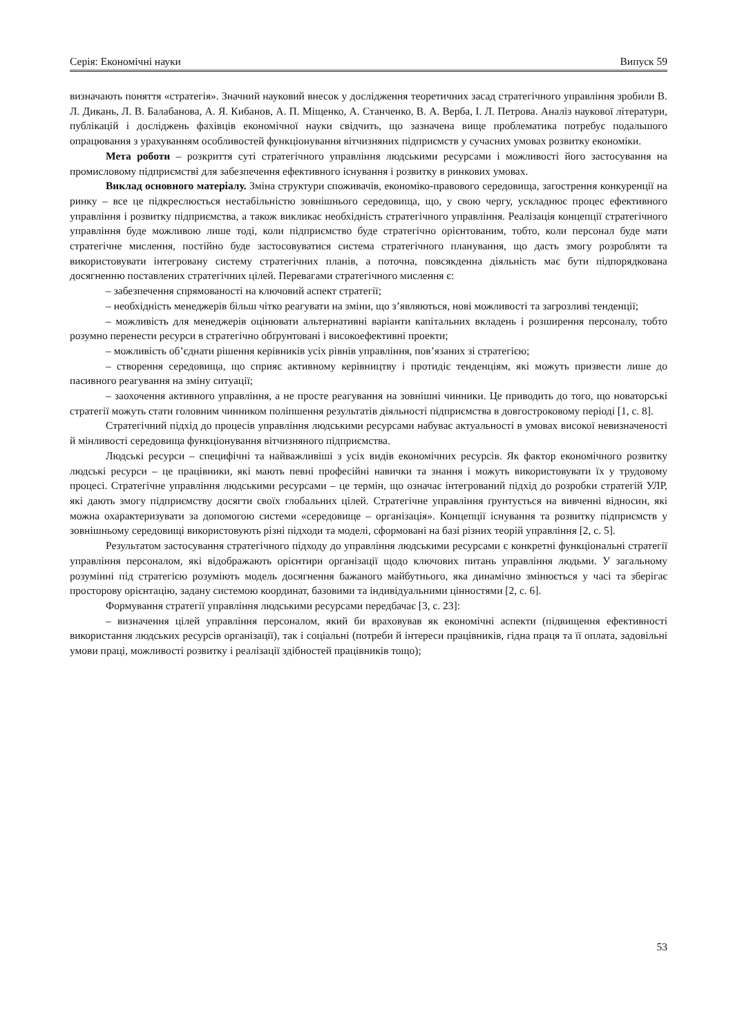Серія: Економічні науки Випуск 59
визначають поняття «стратегія». Значний науковий внесок у дослідження теоретичних засад стратегічного управління зробили В. Л. Дикань, Л. В. Балабанова, А. Я. Кибанов, А. П. Міщенко, А. Станченко, В. А. Верба, І. Л. Петрова. Аналіз наукової літератури, публікацій і досліджень фахівців економічної науки свідчить, що зазначена вище проблематика потребує подальшого опрацювання з урахуванням особливостей функціонування вітчизняних підприємств у сучасних умовах розвитку економіки.
Мета роботи – розкриття суті стратегічного управління людськими ресурсами і можливості його застосування на промисловому підприємстві для забезпечення ефективного існування і розвитку в ринкових умовах.
Виклад основного матеріалу. Зміна структури споживачів, економіко-правового середовища, загострення конкуренції на ринку – все це підкреслюється нестабільністю зовнішнього середовища, що, у свою чергу, ускладнює процес ефективного управління і розвитку підприємства, а також викликає необхідність стратегічного управління. Реалізація концепції стратегічного управління буде можливою лише тоді, коли підприємство буде стратегічно орієнтованим, тобто, коли персонал буде мати стратегічне мислення, постійно буде застосовуватися система стратегічного планування, що дасть змогу розробляти та використовувати інтегровану систему стратегічних планів, а поточна, повсякденна діяльність має бути підпорядкована досягненню поставлених стратегічних цілей. Перевагами стратегічного мислення є:
– забезпечення спрямованості на ключовий аспект стратегії;
– необхідність менеджерів більш чітко реагувати на зміни, що з’являються, нові можливості та загрозливі тенденції;
– можливість для менеджерів оцінювати альтернативні варіанти капітальних вкладень і розширення персоналу, тобто розумно перенести ресурси в стратегічно обґрунтовані і високоефективні проекти;
– можливість об’єднати рішення керівників усіх рівнів управління, пов’язаних зі стратегією;
– створення середовища, що сприяє активному керівництву і протидіє тенденціям, які можуть призвести лише до пасивного реагування на зміну ситуації;
– заохочення активного управління, а не просте реагування на зовнішні чинники. Це приводить до того, що новаторські стратегії можуть стати головним чинником поліпшення результатів діяльності підприємства в довгостроковому періоді [1, с. 8].
Стратегічний підхід до процесів управління людськими ресурсами набуває актуальності в умовах високої невизначеності й мінливості середовища функціонування вітчизняного підприємства.
Людські ресурси – специфічні та найважливіші з усіх видів економічних ресурсів. Як фактор економічного розвитку людські ресурси – це працівники, які мають певні професійні навички та знання і можуть використовувати їх у трудовому процесі. Стратегічне управління людськими ресурсами – це термін, що означає інтегрований підхід до розробки стратегій УЛР, які дають змогу підприємству досягти своїх глобальних цілей. Стратегічне управління ґрунтується на вивченні відносин, які можна охарактеризувати за допомогою системи «середовище – організація». Концепції існування та розвитку підприємств у зовнішньому середовищі використовують різні підходи та моделі, сформовані на базі різних теорій управління [2, с. 5].
Результатом застосування стратегічного підходу до управління людськими ресурсами є конкретні функціональні стратегії управління персоналом, які відображають орієнтири організації щодо ключових питань управління людьми. У загальному розумінні під стратегією розуміють модель досягнення бажаного майбутнього, яка динамічно змінюється у часі та зберігає просторову орієнтацію, задану системою координат, базовими та індивідуальними цінностями [2, с. 6].
Формування стратегії управління людськими ресурсами передбачає [3, с. 23]:
– визначення цілей управління персоналом, який би враховував як економічні аспекти (підвищення ефективності використання людських ресурсів організації), так і соціальні (потреби й інтереси працівників, гідна праця та її оплата, задовільні умови праці, можливості розвитку і реалізації здібностей працівників тощо);
53